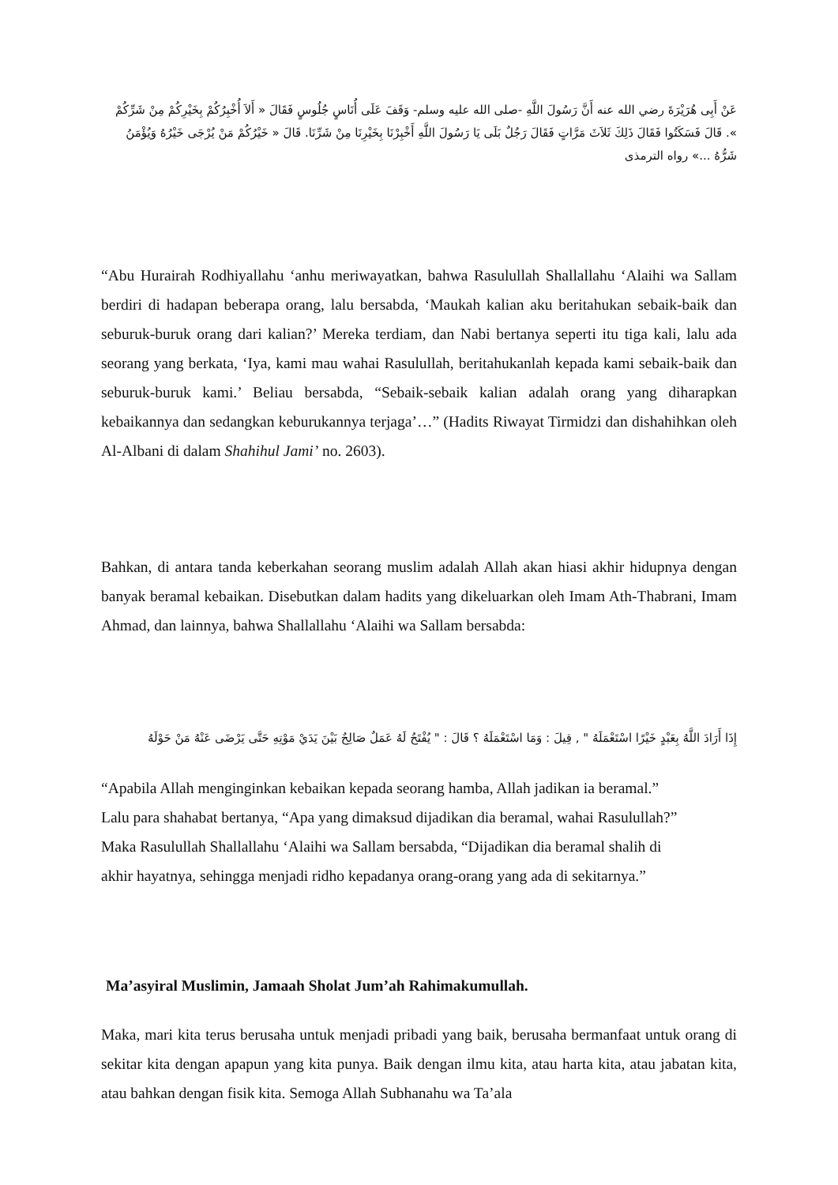عَنْ أَبِى هُرَيْرَةَ رضي الله عنه أَنَّ رَسُولَ اللَّهِ -صلى الله عليه وسلم- وَقَفَ عَلَى أُنَاسٍ جُلُوسٍ فَقَالَ « أَلاَ أُخْبِرُكُمْ بِخَيْرِكُمْ مِنْ شَرِّكُمْ ». قَالَ فَسَكَتُوا فَقَالَ ذَلِكَ ثَلاَثَ مَرَّاتٍ فَقَالَ رَجُلٌ بَلَى يَا رَسُولَ اللَّهِ أَخْبِرْنَا بِخَيْرِنَا مِنْ شَرِّنَا. قَالَ « خَيْرُكُمْ مَنْ يُرْجَى خَيْرُهُ وَيُؤْمَنُ شَرُّهُ ...» رواه الترمذى
“Abu Hurairah Rodhiyallahu ‘anhu meriwayatkan, bahwa Rasulullah Shallallahu ‘Alaihi wa Sallam berdiri di hadapan beberapa orang, lalu bersabda, ‘Maukah kalian aku beritahukan sebaik-baik dan seburuk-buruk orang dari kalian?’ Mereka terdiam, dan Nabi bertanya seperti itu tiga kali, lalu ada seorang yang berkata, ‘Iya, kami mau wahai Rasulullah, beritahukanlah kepada kami sebaik-baik dan seburuk-buruk kami.’ Beliau bersabda, “Sebaik-sebaik kalian adalah orang yang diharapkan kebaikannya dan sedangkan keburukannya terjaga’…” (Hadits Riwayat Tirmidzi dan dishahihkan oleh Al-Albani di dalam Shahihul Jami’ no. 2603).
Bahkan, di antara tanda keberkahan seorang muslim adalah Allah akan hiasi akhir hidupnya dengan banyak beramal kebaikan. Disebutkan dalam hadits yang dikeluarkan oleh Imam Ath-Thabrani, Imam Ahmad, dan lainnya, bahwa Shallallahu ‘Alaihi wa Sallam bersabda:
إِذَا أَرَادَ اللَّهُ بِعَبْدٍ خَيْرًا اسْتَعْمَلَهُ " , قِيلَ : وَمَا اسْتَعْمَلَهُ ؟ قَالَ : " يُفْتَحُ لَهُ عَمَلٌ صَالِحٌ بَيْنَ يَدَيْ مَوْتِهِ حَتَّى يَرْضَى عَنْهُ مَنْ حَوْلَهُ
“Apabila Allah menginginkan kebaikan kepada seorang hamba, Allah jadikan ia beramal.”
Lalu para shahabat bertanya, “Apa yang dimaksud dijadikan dia beramal, wahai Rasulullah?”
Maka Rasulullah Shallallahu ‘Alaihi wa Sallam bersabda, “Dijadikan dia beramal shalih di
akhir hayatnya, sehingga menjadi ridho kepadanya orang-orang yang ada di sekitarnya.”
Ma’asyiral Muslimin, Jamaah Sholat Jum’ah Rahimakumullah.
Maka, mari kita terus berusaha untuk menjadi pribadi yang baik, berusaha bermanfaat untuk orang di sekitar kita dengan apapun yang kita punya. Baik dengan ilmu kita, atau harta kita, atau jabatan kita, atau bahkan dengan fisik kita. Semoga Allah Subhanahu wa Ta’ala